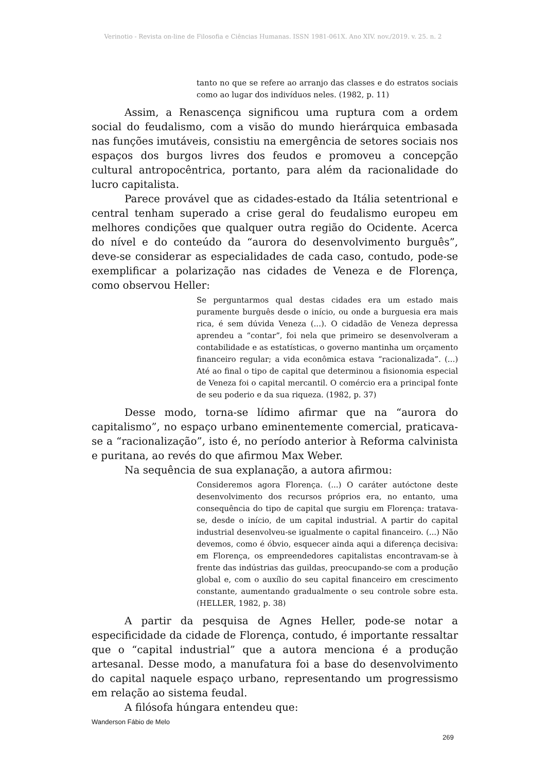Verinotio - Revista on-line de Filosofia e Ciências Humanas. ISSN 1981-061X. Ano XIV. nov./2019. v. 25. n. 2
tanto no que se refere ao arranjo das classes e do estratos sociais como ao lugar dos indivíduos neles. (1982, p. 11)
Assim, a Renascença significou uma ruptura com a ordem social do feudalismo, com a visão do mundo hierárquica embasada nas funções imutáveis, consistiu na emergência de setores sociais nos espaços dos burgos livres dos feudos e promoveu a concepção cultural antropocêntrica, portanto, para além da racionalidade do lucro capitalista.
Parece provável que as cidades-estado da Itália setentrional e central tenham superado a crise geral do feudalismo europeu em melhores condições que qualquer outra região do Ocidente. Acerca do nível e do conteúdo da “aurora do desenvolvimento burguês”, deve-se considerar as especialidades de cada caso, contudo, pode-se exemplificar a polarização nas cidades de Veneza e de Florença, como observou Heller:
Se perguntarmos qual destas cidades era um estado mais puramente burguês desde o início, ou onde a burguesia era mais rica, é sem dúvida Veneza (...). O cidadão de Veneza depressa aprendeu a “contar”, foi nela que primeiro se desenvolveram a contabilidade e as estatísticas, o governo mantinha um orçamento financeiro regular; a vida econômica estava “racionalizada”. (...) Até ao final o tipo de capital que determinou a fisionomia especial de Veneza foi o capital mercantil. O comércio era a principal fonte de seu poderio e da sua riqueza. (1982, p. 37)
Desse modo, torna-se lídimo afirmar que na “aurora do capitalismo”, no espaço urbano eminentemente comercial, praticava-se a “racionalização”, isto é, no período anterior à Reforma calvinista e puritana, ao revés do que afirmou Max Weber.
Na sequência de sua explanação, a autora afirmou:
Consideremos agora Florença. (...) O caráter autóctone deste desenvolvimento dos recursos próprios era, no entanto, uma consequência do tipo de capital que surgiu em Florença: tratava-se, desde o início, de um capital industrial. A partir do capital industrial desenvolveu-se igualmente o capital financeiro. (...) Não devemos, como é óbvio, esquecer ainda aqui a diferença decisiva: em Florença, os empreendedores capitalistas encontravam-se à frente das indústrias das guildas, preocupando-se com a produção global e, com o auxílio do seu capital financeiro em crescimento constante, aumentando gradualmente o seu controle sobre esta. (HELLER, 1982, p. 38)
A partir da pesquisa de Agnes Heller, pode-se notar a especificidade da cidade de Florença, contudo, é importante ressaltar que o “capital industrial” que a autora menciona é a produção artesanal. Desse modo, a manufatura foi a base do desenvolvimento do capital naquele espaço urbano, representando um progressismo em relação ao sistema feudal.
A filósofa húngara entendeu que:
Wanderson Fábio de Melo
269